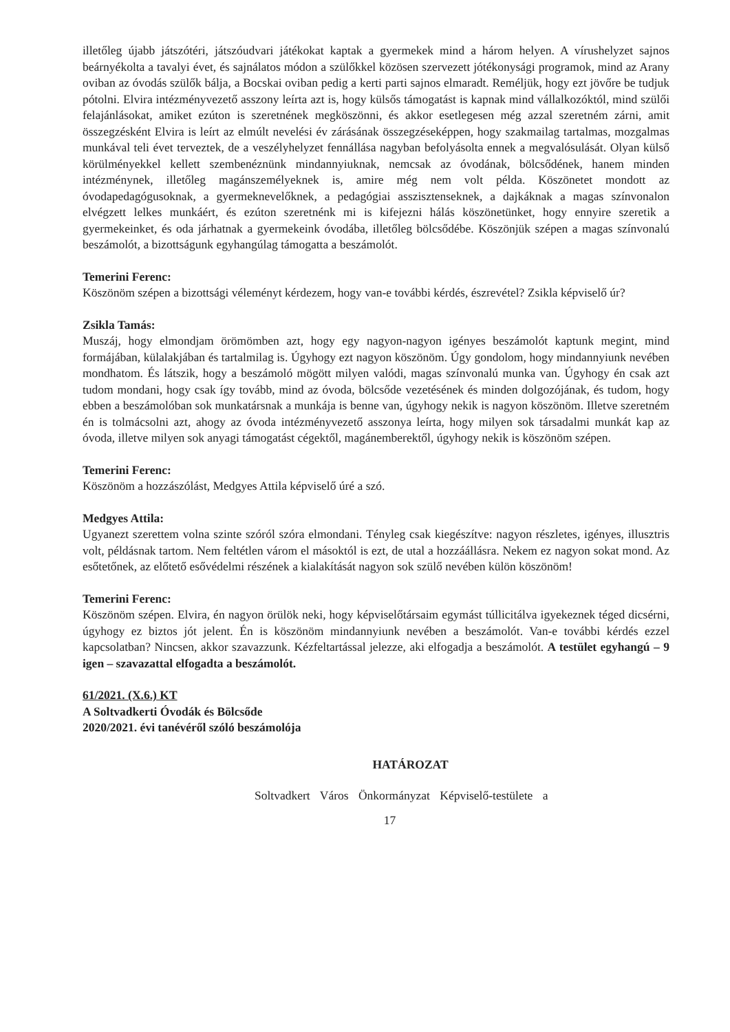illetőleg újabb játszótéri, játszóudvari játékokat kaptak a gyermekek mind a három helyen. A vírushelyzet sajnos beárnyékolta a tavalyi évet, és sajnálatos módon a szülőkkel közösen szervezett jótékonysági programok, mind az Arany oviban az óvodás szülők bálja, a Bocskai oviban pedig a kerti parti sajnos elmaradt. Reméljük, hogy ezt jövőre be tudjuk pótolni. Elvira intézményvezető asszony leírta azt is, hogy külsős támogatást is kapnak mind vállalkozóktól, mind szülői felajánlásokat, amiket ezúton is szeretnének megköszönni, és akkor esetlegesen még azzal szeretném zárni, amit összegzésként Elvira is leírt az elmúlt nevelési év zárásának összegzéseképpen, hogy szakmailag tartalmas, mozgalmas munkával teli évet terveztek, de a veszélyhelyzet fennállása nagyban befolyásolta ennek a megvalósulását. Olyan külső körülményekkel kellett szembenéznünk mindannyiuknak, nemcsak az óvodának, bölcsődének, hanem minden intézménynek, illetőleg magánszemélyeknek is, amire még nem volt példa. Köszönetet mondott az óvodapedagógusoknak, a gyermeknevelőknek, a pedagógiai asszisztenseknek, a dajkáknak a magas színvonalon elvégzett lelkes munkáért, és ezúton szeretnénk mi is kifejezni hálás köszönetünket, hogy ennyire szeretik a gyermekeinket, és oda járhatnak a gyermekeink óvodába, illetőleg bölcsődébe. Köszönjük szépen a magas színvonalú beszámolót, a bizottságunk egyhangúlag támogatta a beszámolót.
Temerini Ferenc:
Köszönöm szépen a bizottsági véleményt kérdezem, hogy van-e további kérdés, észrevétel? Zsikla képviselő úr?
Zsikla Tamás:
Muszáj, hogy elmondjam örömömben azt, hogy egy nagyon-nagyon igényes beszámolót kaptunk megint, mind formájában, külalakjában és tartalmilag is. Úgyhogy ezt nagyon köszönöm. Úgy gondolom, hogy mindannyiunk nevében mondhatom. És látszik, hogy a beszámoló mögött milyen valódi, magas színvonalú munka van. Úgyhogy én csak azt tudom mondani, hogy csak így tovább, mind az óvoda, bölcsőde vezetésének és minden dolgozójának, és tudom, hogy ebben a beszámolóban sok munkatársnak a munkája is benne van, úgyhogy nekik is nagyon köszönöm. Illetve szeretném én is tolmácsolni azt, ahogy az óvoda intézményvezető asszonya leírta, hogy milyen sok társadalmi munkát kap az óvoda, illetve milyen sok anyagi támogatást cégektől, magánemberektől, úgyhogy nekik is köszönöm szépen.
Temerini Ferenc:
Köszönöm a hozzászólást, Medgyes Attila képviselő úré a szó.
Medgyes Attila:
Ugyanezt szerettem volna szinte szóról szóra elmondani. Tényleg csak kiegészítve: nagyon részletes, igényes, illusztris volt, példásnak tartom. Nem feltétlen várom el másoktól is ezt, de utal a hozzáállásra. Nekem ez nagyon sokat mond. Az esőtetőnek, az előtető esővédelmi részének a kialakítását nagyon sok szülő nevében külön köszönöm!
Temerini Ferenc:
Köszönöm szépen. Elvira, én nagyon örülök neki, hogy képviselőtársaim egymást túllicitálva igyekeznek téged dicsérni, úgyhogy ez biztos jót jelent. Én is köszönöm mindannyiunk nevében a beszámolót. Van-e további kérdés ezzel kapcsolatban? Nincsen, akkor szavazzunk. Kézfeltartással jelezze, aki elfogadja a beszámolót. A testület egyhangú – 9 igen – szavazattal elfogadta a beszámolót.
61/2021. (X.6.) KT
A Soltvadkerti Óvodák és Bölcsőde
2020/2021. évi tanévéről szóló beszámolója
HATÁROZAT
Soltvadkert Város Önkormányzat Képviselő-testülete a
17